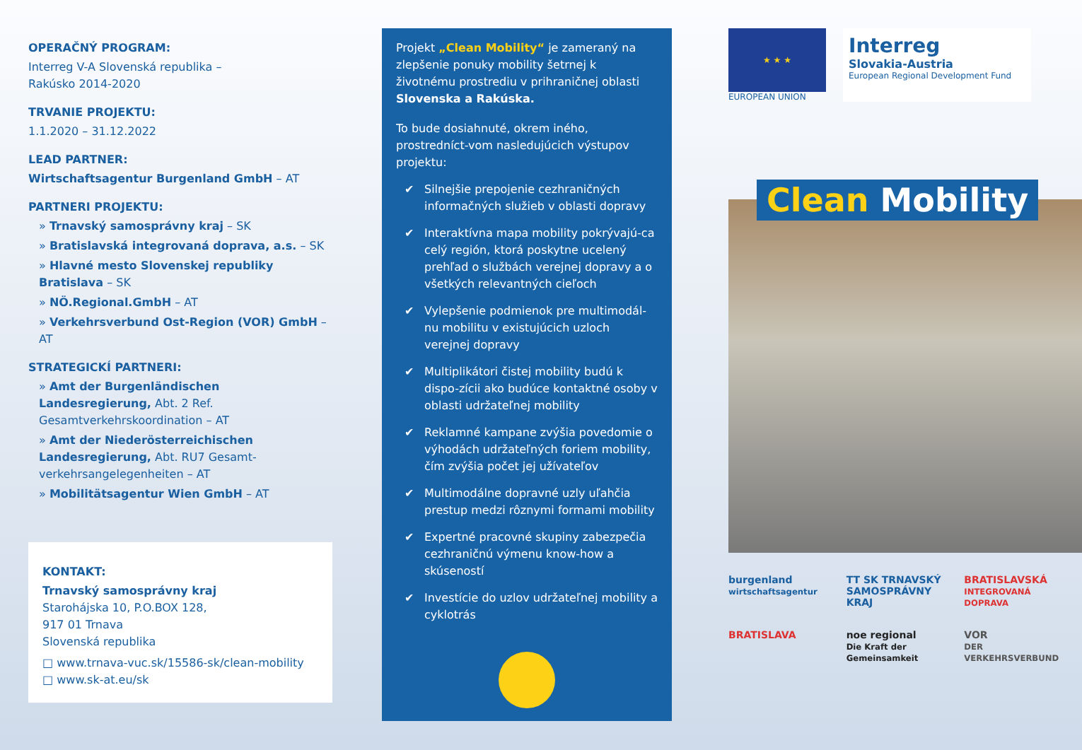OPERAČNÝ PROGRAM:
Interreg V-A Slovenská republika –
Rakúsko 2014-2020
TRVANIE PROJEKTU:
1.1.2020 – 31.12.2022
LEAD PARTNER:
Wirtschaftsagentur Burgenland GmbH – AT
PARTNERI PROJEKTU:
» Trnavský samosprávny kraj – SK
» Bratislavská integrovaná doprava, a.s. – SK
» Hlavné mesto Slovenskej republiky Bratislava – SK
» NÖ.Regional.GmbH – AT
» Verkehrsverbund Ost-Region (VOR) GmbH – AT
STRATEGICKÍ PARTNERI:
» Amt der Burgenländischen Landesregierung, Abt. 2 Ref. Gesamtverkehrskoordination – AT
» Amt der Niederösterreichischen Landesregierung, Abt. RU7 Gesamt-verkehrsangelegenheiten – AT
» Mobilitätsagentur Wien GmbH – AT
KONTAKT:
Trnavský samosprávny kraj
Starohájska 10, P.O.BOX 128,
917 01 Trnava
Slovenská republika
□ www.trnava-vuc.sk/15586-sk/clean-mobility
□ www.sk-at.eu/sk
Projekt „Clean Mobility“ je zameraný na zlepšenie ponuky mobility šetrnej k životnému prostrediu v prihraničnej oblasti Slovenska a Rakúska.
To bude dosiahnuté, okrem iného, prostredníct-vom nasledujúcich výstupov projektu:
✔ Silnejšie prepojenie cezhraničných informačných služieb v oblasti dopravy
✔ Interaktívna mapa mobility pokrývajú-ca celý región, ktorá poskytne ucelený prehľad o službách verejnej dopravy a o všetkých relevantných cieľoch
✔ Vylepšenie podmienok pre multimodál-nu mobilitu v existujúcich uzloch verejnej dopravy
✔ Multiplikátori čistej mobility budú k dispo-zícii ako budúce kontaktné osoby v oblasti udržateľnej mobility
✔ Reklamné kampane zvýšia povedomie o výhodách udržateľných foriem mobility, čím zvýšia počet jej užívateľov
✔ Multimodálne dopravné uzly uľahčia prestup medzi rôznymi formami mobility
✔ Expertné pracovné skupiny zabezpečia cezhraničnú výmenu know-how a skúseností
✔ Investície do uzlov udržateľnej mobility a cyklotrás
★ ★ ★
EUROPEAN UNION
Interreg
Slovakia-Austria
European Regional Development Fund
Clean Mobility
burgenland
wirtschaftsagentur
TT SK TRNAVSKÝ SAMOSPRÁVNY KRAJ
BRATISLAVSKÁ
INTEGROVANÁ DOPRAVA
BRATISLAVA
noe regional
Die Kraft der Gemeinsamkeit
VOR
DER VERKEHRSVERBUND